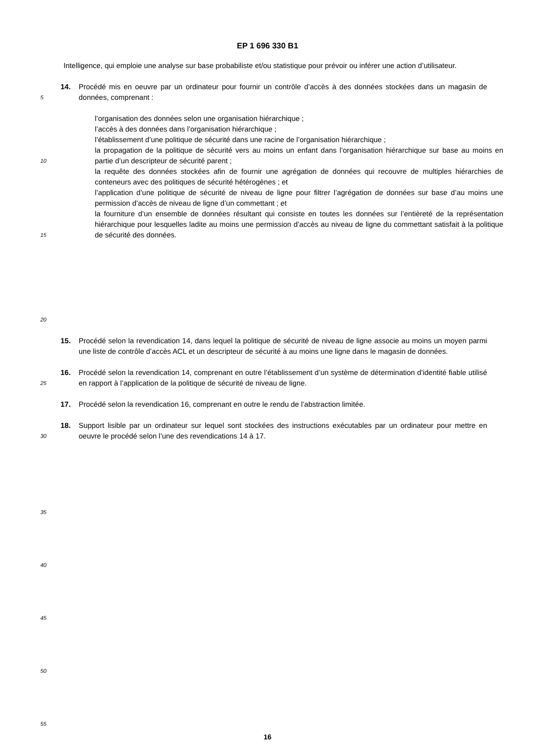EP 1 696 330 B1
Intelligence, qui emploie une analyse sur base probabiliste et/ou statistique pour prévoir ou inférer une action d’utilisateur.
5
14. Procédé mis en oeuvre par un ordinateur pour fournir un contrôle d’accès à des données stockées dans un magasin de données, comprenant :
10
15
20
l’organisation des données selon une organisation hiérarchique ;
l’accès à des données dans l’organisation hiérarchique ;
l’établissement d’une politique de sécurité dans une racine de l’organisation hiérarchique ;
la propagation de la politique de sécurité vers au moins un enfant dans l’organisation hiérarchique sur base au moins en partie d’un descripteur de sécurité parent ;
la requête des données stockées afin de fournir une agrégation de données qui recouvre de multiples hiérarchies de conteneurs avec des politiques de sécurité hétérogènes ; et
l’application d’une politique de sécurité de niveau de ligne pour filtrer l’agrégation de données sur base d’au moins une permission d’accès de niveau de ligne d’un commettant ; et
la fourniture d’un ensemble de données résultant qui consiste en toutes les données sur l’entièreté de la représentation hiérarchique pour lesquelles ladite au moins une permission d’accès au niveau de ligne du commettant satisfait à la politique de sécurité des données.
15. Procédé selon la revendication 14, dans lequel la politique de sécurité de niveau de ligne associe au moins un moyen parmi une liste de contrôle d’accès ACL et un descripteur de sécurité à au moins une ligne dans le magasin de données.
25
16. Procédé selon la revendication 14, comprenant en outre l’établissement d’un système de détermination d’identité fiable utilisé en rapport à l’application de la politique de sécurité de niveau de ligne.
17. Procédé selon la revendication 16, comprenant en outre le rendu de l’abstraction limitée.
30
18. Support lisible par un ordinateur sur lequel sont stockées des instructions exécutables par un ordinateur pour mettre en oeuvre le procédé selon l’une des revendications 14 à 17.
35
40
45
50
55
16